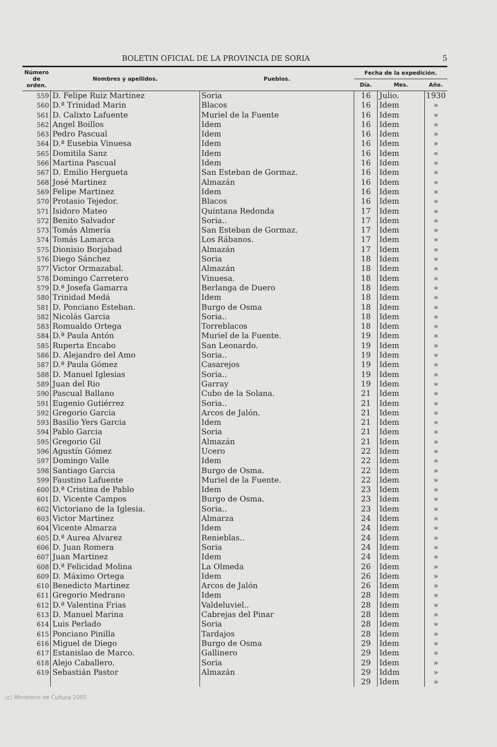BOLETIN OFICIAL DE LA PROVINCIA DE SORIA 5
| Número de orden. | Nombres y apellidos. | Pueblos. | Fecha de la expedición. | | |
| --- | --- | --- | --- | --- | --- |
| | | | Día. | Mes. | Año. |
| 559 | D. Felipe Ruiz Martinez | Soria | 16 | Julio. | 1930 |
| 560 | D.ª Trinidad Marin | Blacos | 16 | Idem | » |
| 561 | D. Calixto Lafuente | Muriel de la Fuente | 16 | Idem | » |
| 562 | Angel Boillos | Idem | 16 | Idem | » |
| 563 | Pedro Pascual | Idem | 16 | Idem | » |
| 564 | D.ª Eusebia Vinuesa | Idem | 16 | Idem | » |
| 565 | Domitila Sanz | Idem | 16 | Idem | « |
| 566 | Martina Pascual | Idem | 16 | Idem | » |
| 567 | D. Emilio Hergueta | San Esteban de Gormaz. | 16 | Idem | » |
| 568 | José Martinez | Almazán | 16 | Idem | » |
| 569 | Felipe Martinez | Idem | 16 | Idem | » |
| 570 | Protasio Tejedor. | Blacos | 16 | Idem | » |
| 571 | Isidoro Mateo | Quintana Redonda | 17 | Idem | » |
| 572 | Benito Salvador | Soria.. | 17 | Idem | » |
| 573 | Tomás Almería | San Esteban de Gormaz. | 17 | Idem | » |
| 574 | Tomás Lamarca | Los Rábanos. | 17 | Idem | » |
| 575 | Dionisio Borjabad | Almazán | 17 | Idem | » |
| 576 | Diego Sánchez | Soria | 18 | Idem | » |
| 577 | Victor Ormazabal. | Almazán | 18 | Idem | » |
| 578 | Domingo Carretero | Vinuesa. | 18 | Idem | » |
| 579 | D.ª Josefa Gamarra | Berlanga de Duero | 18 | Idem | » |
| 580 | Trinidad Medá | Idem | 18 | Idem | » |
| 581 | D. Ponciano Esteban. | Burgo de Osma | 18 | Idem | » |
| 582 | Nicolás Garcia | Soria.. | 18 | Idem | » |
| 583 | Romualdo Ortega | Torreblacos | 18 | Idem | » |
| 584 | D.ª Paula Antón | Muriel de la Fuente. | 19 | Idem | » |
| 585 | Ruperta Encabo | San Leonardo. | 19 | Idem | » |
| 586 | D. Alejandro del Amo | Soria.. | 19 | Idem | » |
| 587 | D.ª Paula Gómez | Casarejos | 19 | Idem | » |
| 588 | D. Manuel Iglesias | Soria.. | 19 | Idem | » |
| 589 | Juan del Rio | Garray | 19 | Idem | » |
| 590 | Pascual Ballano | Cubo de la Solana. | 21 | Idem | » |
| 591 | Eugenio Gutiérrez | Soria.. | 21 | Idem | » |
| 592 | Gregorio Garcia | Arcos de Jalón. | 21 | Idem | » |
| 593 | Basilio Yers Garcia | Idem | 21 | Idem | » |
| 594 | Pablo Garcia | Soria | 21 | Idem | » |
| 595 | Gregorio Gil | Almazán | 21 | Idem | » |
| 596 | Agustín Gómez | Ucero | 22 | Idem | » |
| 597 | Domingo Valle | Idem | 22 | Idem | » |
| 598 | Santiago Garcia | Burgo de Osma. | 22 | Idem | » |
| 599 | Faustino Lafuente | Muriel de la Fuente. | 22 | Idem | » |
| 600 | D.ª Cristina de Pablo | Idem | 23 | Idem | » |
| 601 | D. Vicente Campos | Burgo de Osma. | 23 | Idem | » |
| 602 | Victoriano de la Iglesia. | Soria.. | 23 | Idem | » |
| 603 | Victor Martinez | Almarza | 24 | Idem | » |
| 604 | Vicente Almarza | Idem | 24 | Idem | » |
| 605 | D.ª Aurea Alvarez | Renieblas.. | 24 | Idem | » |
| 606 | D. Juan Romera | Soria | 24 | Idem | » |
| 607 | Juan Martinez | Idem | 24 | Idem | » |
| 608 | D.ª Felicidad Molina | La Olmeda | 26 | Idem | » |
| 609 | D. Máximo Ortega | Idem | 26 | Idem | » |
| 610 | Benedicto Martinez | Arcos de Jalón | 26 | Idem | » |
| 611 | Gregorio Medrano | Idem | 28 | Idem | » |
| 612 | D.ª Valentina Frias | Valdeluviel.. | 28 | Idem | » |
| 613 | D. Manuel Marina | Cabrejas del Pinar | 28 | Idem | » |
| 614 | Luis Perlado | Soria | 28 | Idem | » |
| 615 | Ponciano Pinilla | Tardajos | 28 | Idem | » |
| 616 | Miguel de Diego | Burgo de Osma | 29 | Idem | » |
| 617 | Estanislao de Marco. | Gallinero | 29 | Idem | » |
| 618 | Alejo Caballero. | Soria | 29 | Idem | » |
| 619 | Sebastián Pastor | Almazán | 29 | Iddm | » |
| | | | 29 | Idem | » |
(c) Ministerio de Cultura 2005